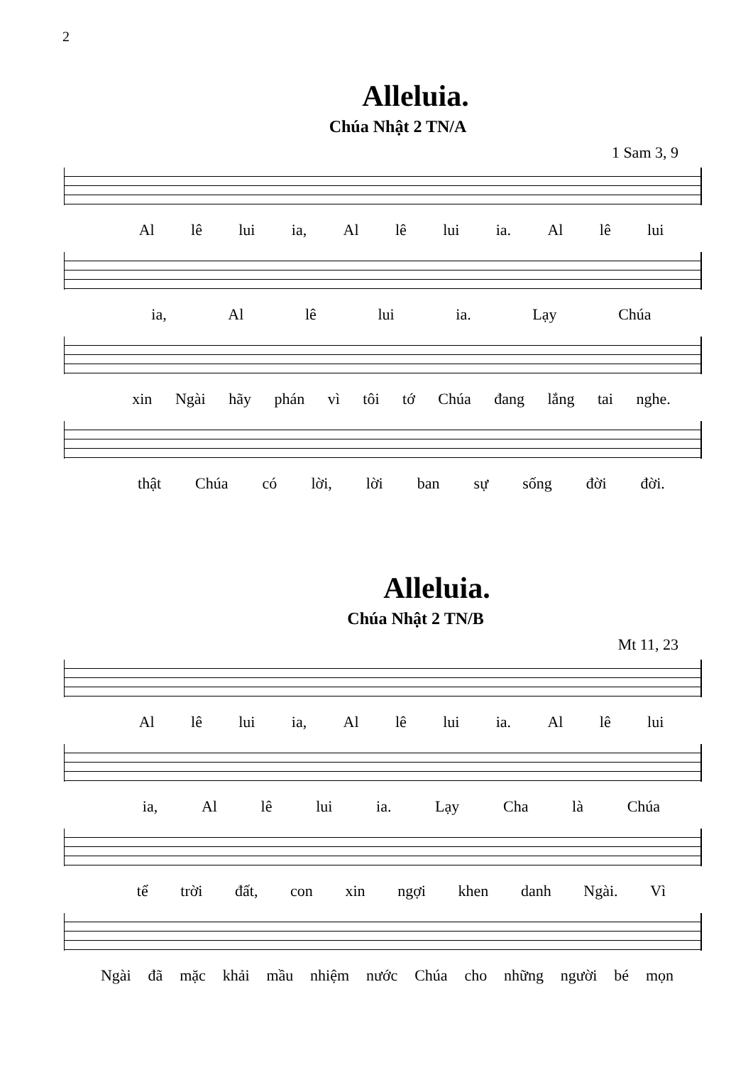2
Alleluia.
Chúa Nhật 2 TN/A
1 Sam 3, 9
Al lê lui ia, Al lê lui ia. Al lê lui
ia, Al lê lui ia. Lạy Chúa
xin Ngài hãy phán vì tôi tớ Chúa đang lắng tai nghe.
thật Chúa có lời, lời ban sự sống đời đời.
Alleluia.
Chúa Nhật 2 TN/B
Mt 11, 23
Al lê lui ia, Al lê lui ia. Al lê lui
ia, Al lê lui ia. Lạy Cha là Chúa
tể trời đất, con xin ngợi khen danh Ngài. Vì
Ngài đã mặc khải mầu nhiệm nước Chúa cho những người bé mọn